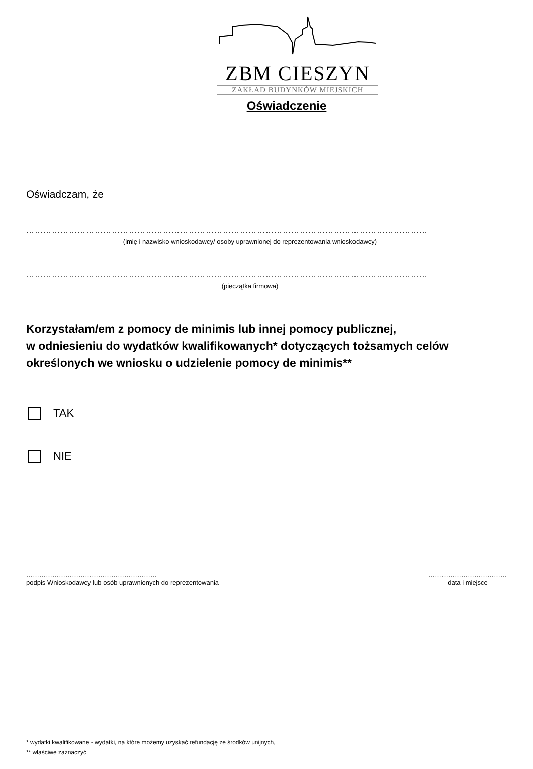ZBM CIESZYN
ZAKŁAD BUDYNKÓW MIEJSKICH
Oświadczenie
Oświadczam, że
……………………………………………………………………………………………………………………………
(imię i nazwisko wnioskodawcy/ osoby uprawnionej do reprezentowania wnioskodawcy)
……………………………………………………………………………………………………………………………
(pieczątka firmowa)
Korzystałam/em z pomocy de minimis lub innej pomocy publicznej,
w odniesieniu do wydatków kwalifikowanych* dotyczących tożsamych celów określonych we wniosku o udzielenie pomocy de minimis**
TAK
NIE
……………………………………………………
podpis Wnioskodawcy lub osób uprawnionych do reprezentowania
………………………………
data i miejsce
* wydatki kwalifikowane - wydatki, na które możemy uzyskać refundację ze środków unijnych,
** właściwe zaznaczyć